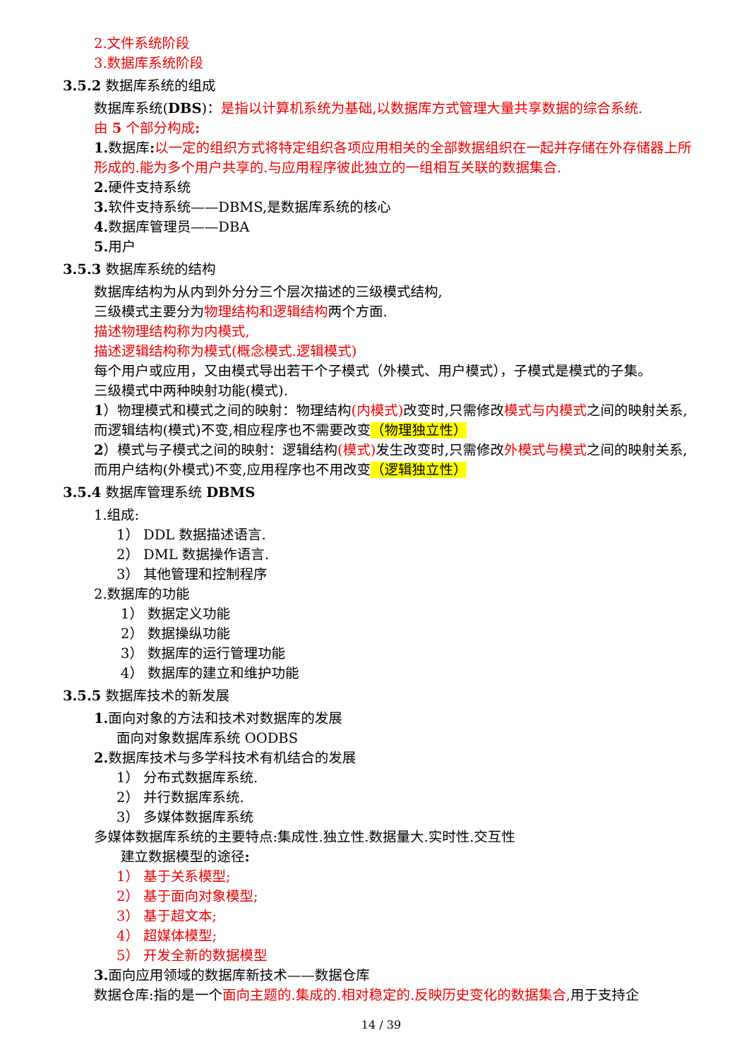2.文件系统阶段
3.数据库系统阶段
3.5.2 数据库系统的组成
数据库系统(DBS)：是指以计算机系统为基础,以数据库方式管理大量共享数据的综合系统.
由 5 个部分构成:
1. 数据库: 以一定的组织方式将特定组织各项应用相关的全部数据组织在一起并存储在外存储器上所形成的.能为多个用户共享的.与应用程序彼此独立的一组相互关联的数据集合.
2. 硬件支持系统
3. 软件支持系统——DBMS,是数据库系统的核心
4. 数据库管理员——DBA
5. 用户
3.5.3 数据库系统的结构
数据库结构为从内到外分分三个层次描述的三级模式结构,
三级模式主要分为物理结构和逻辑结构两个方面.
描述物理结构称为内模式,
描述逻辑结构称为模式(概念模式.逻辑模式)
每个用户或应用，又由模式导出若干个子模式（外模式、用户模式），子模式是模式的子集。
三级模式中两种映射功能(模式).
1）物理模式和模式之间的映射：物理结构(内模式) 改变时,只需修改模式与内模式之间的映射关系,而逻辑结构(模式)不变,相应程序也不需要改变（物理独立性）
2）模式与子模式之间的映射：逻辑结构(模式) 发生改变时,只需修改外模式与模式之间的映射关系,而用户结构(外模式)不变,应用程序也不用改变（逻辑独立性）
3.5.4 数据库管理系统 DBMS
1.组成:
1） DDL 数据描述语言.
2） DML 数据操作语言.
3） 其他管理和控制程序
2.数据库的功能
1） 数据定义功能
2） 数据操纵功能
3） 数据库的运行管理功能
4） 数据库的建立和维护功能
3.5.5 数据库技术的新发展
1. 面向对象的方法和技术对数据库的发展
面向对象数据库系统 OODBS
2. 数据库技术与多学科技术有机结合的发展
1） 分布式数据库系统.
2） 并行数据库系统.
3） 多媒体数据库系统
多媒体数据库系统的主要特点:集成性.独立性.数据量大.实时性.交互性
建立数据模型的途径:
1） 基于关系模型;
2） 基于面向对象模型;
3） 基于超文本;
4） 超媒体模型;
5） 开发全新的数据模型
3. 面向应用领域的数据库新技术——数据仓库
数据仓库:指的是一个面向主题的.集成的.相对稳定的.反映历史变化的数据集合, 用于支持企
14 / 39